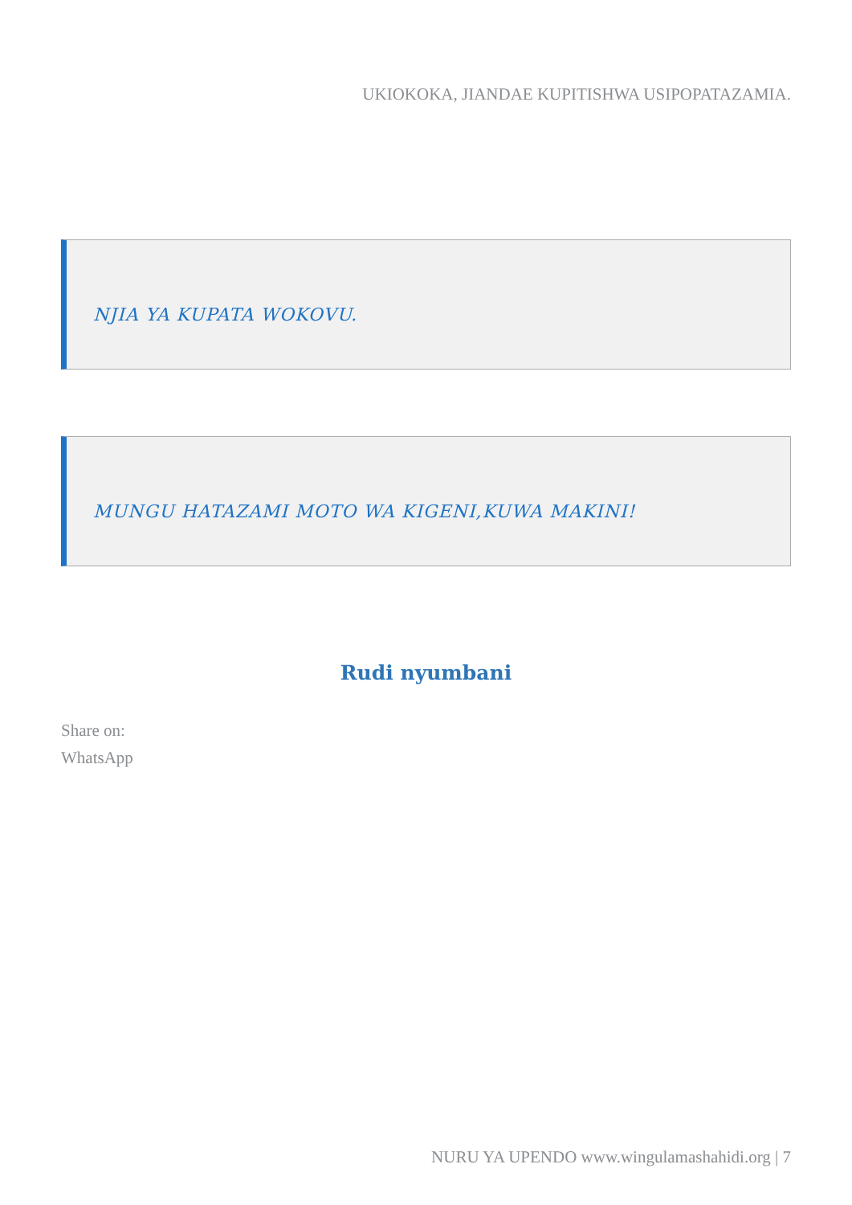UKIOKOKA, JIANDAE KUPITISHWA USIPOPATAZAMIA.
NJIA YA KUPATA WOKOVU.
MUNGU HATAZAMI MOTO WA KIGENI,KUWA MAKINI!
Rudi nyumbani
Share on:
WhatsApp
NURU YA UPENDO www.wingulamashahidi.org | 7